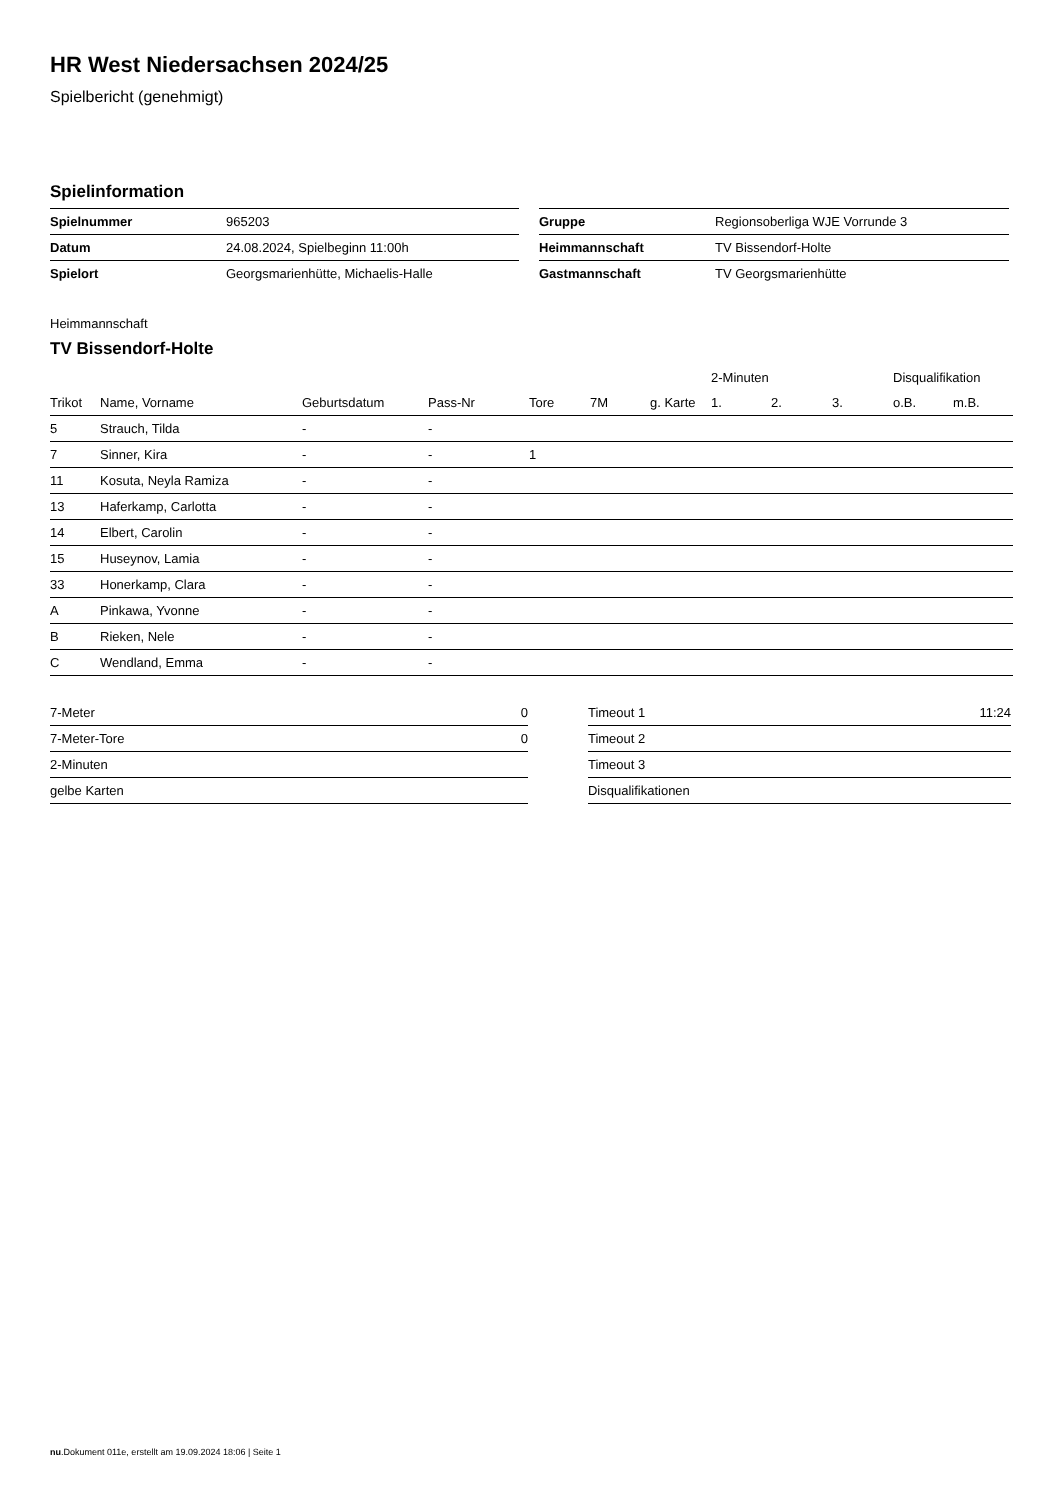HR West Niedersachsen 2024/25
Spielbericht (genehmigt)
Spielinformation
| Spielnummer | 965203 |
| Datum | 24.08.2024, Spielbeginn 11:00h |
| Spielort | Georgsmarienhütte, Michaelis-Halle |
| Gruppe | Regionsoberliga WJE Vorrunde 3 |
| Heimmannschaft | TV Bissendorf-Holte |
| Gastmannschaft | TV Georgsmarienhütte |
Heimmannschaft
TV Bissendorf-Holte
| | | | | | | | 2-Minuten | | | Disqualifikation | |
| --- | --- | --- | --- | --- | --- | --- | --- | --- | --- | --- | --- |
| Trikot | Name, Vorname | Geburtsdatum | Pass-Nr | Tore | 7M | g. Karte | 1. | 2. | 3. | o.B. | m.B. |
| 5 | Strauch, Tilda | - | - | | | | | | | | |
| 7 | Sinner, Kira | - | - | 1 | | | | | | | |
| 11 | Kosuta, Neyla Ramiza | - | - | | | | | | | | |
| 13 | Haferkamp, Carlotta | - | - | | | | | | | | |
| 14 | Elbert, Carolin | - | - | | | | | | | | |
| 15 | Huseynov, Lamia | - | - | | | | | | | | |
| 33 | Honerkamp, Clara | - | - | | | | | | | | |
| A | Pinkawa, Yvonne | - | - | | | | | | | | |
| B | Rieken, Nele | - | - | | | | | | | | |
| C | Wendland, Emma | - | - | | | | | | | | |
| 7-Meter | 0 |
| 7-Meter-Tore | 0 |
| 2-Minuten | |
| gelbe Karten | |
| Timeout 1 | 11:24 |
| Timeout 2 | |
| Timeout 3 | |
| Disqualifikationen | |
nu.Dokument 011e, erstellt am 19.09.2024 18:06 | Seite 1